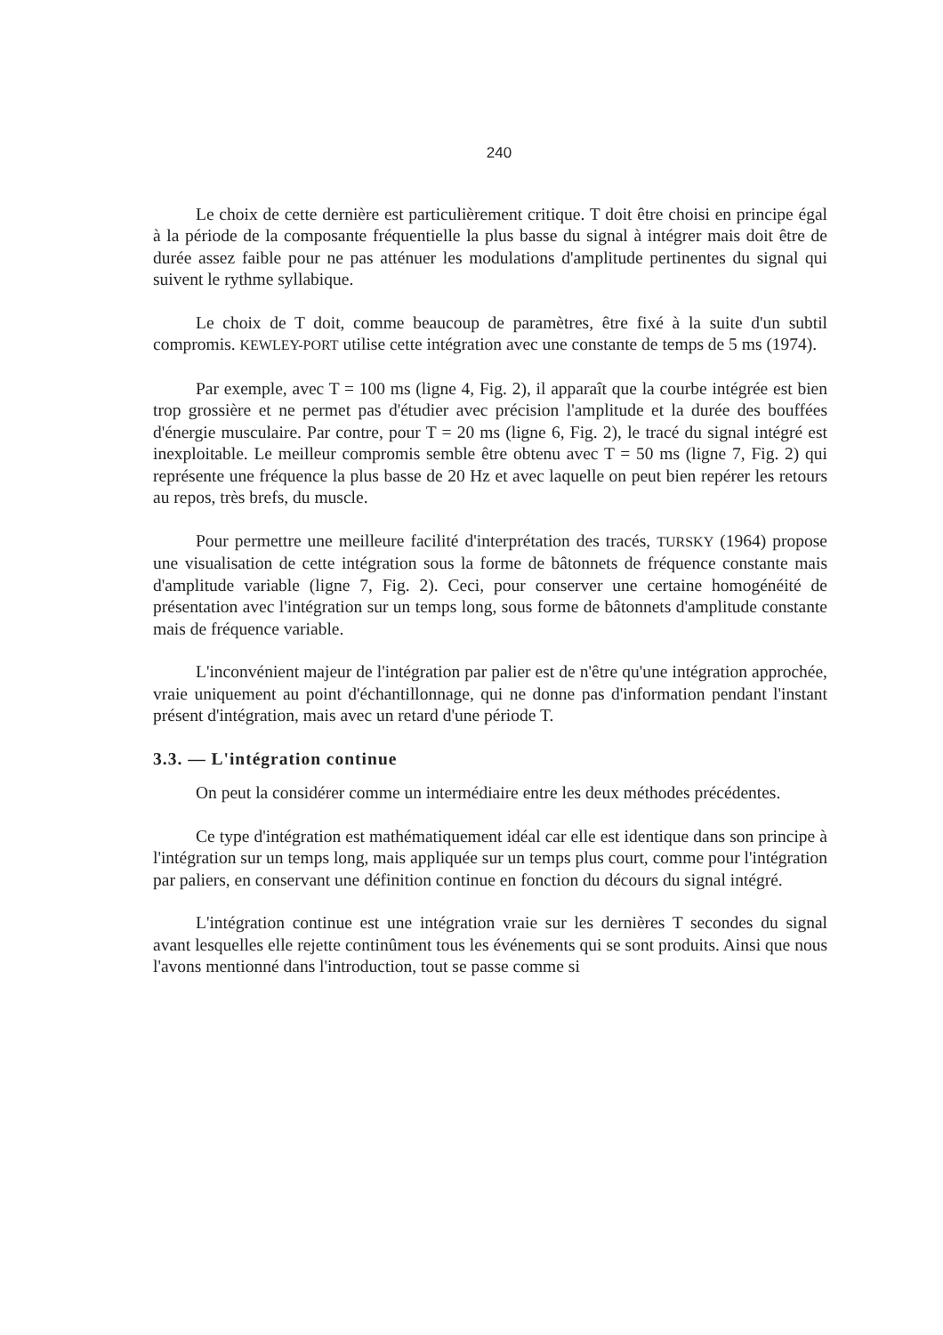240
Le choix de cette dernière est particulièrement critique. T doit être choisi en principe égal à la période de la composante fréquentielle la plus basse du signal à intégrer mais doit être de durée assez faible pour ne pas atténuer les modulations d'amplitude pertinentes du signal qui suivent le rythme syllabique.
Le choix de T doit, comme beaucoup de paramètres, être fixé à la suite d'un subtil compromis. KEWLEY-PORT utilise cette intégration avec une constante de temps de 5 ms (1974).
Par exemple, avec T = 100 ms (ligne 4, Fig. 2), il apparaît que la courbe intégrée est bien trop grossière et ne permet pas d'étudier avec précision l'amplitude et la durée des bouffées d'énergie musculaire. Par contre, pour T = 20 ms (ligne 6, Fig. 2), le tracé du signal intégré est inexploitable. Le meilleur compromis semble être obtenu avec T = 50 ms (ligne 7, Fig. 2) qui représente une fréquence la plus basse de 20 Hz et avec laquelle on peut bien repérer les retours au repos, très brefs, du muscle.
Pour permettre une meilleure facilité d'interprétation des tracés, TURSKY (1964) propose une visualisation de cette intégration sous la forme de bâtonnets de fréquence constante mais d'amplitude variable (ligne 7, Fig. 2). Ceci, pour conserver une certaine homogénéité de présentation avec l'intégration sur un temps long, sous forme de bâtonnets d'amplitude constante mais de fréquence variable.
L'inconvénient majeur de l'intégration par palier est de n'être qu'une intégration approchée, vraie uniquement au point d'échantillonnage, qui ne donne pas d'information pendant l'instant présent d'intégration, mais avec un retard d'une période T.
3.3. — L'intégration continue
On peut la considérer comme un intermédiaire entre les deux méthodes précédentes.
Ce type d'intégration est mathématiquement idéal car elle est identique dans son principe à l'intégration sur un temps long, mais appliquée sur un temps plus court, comme pour l'intégration par paliers, en conservant une définition continue en fonction du décours du signal intégré.
L'intégration continue est une intégration vraie sur les dernières T secondes du signal avant lesquelles elle rejette continûment tous les événements qui se sont produits. Ainsi que nous l'avons mentionné dans l'introduction, tout se passe comme si